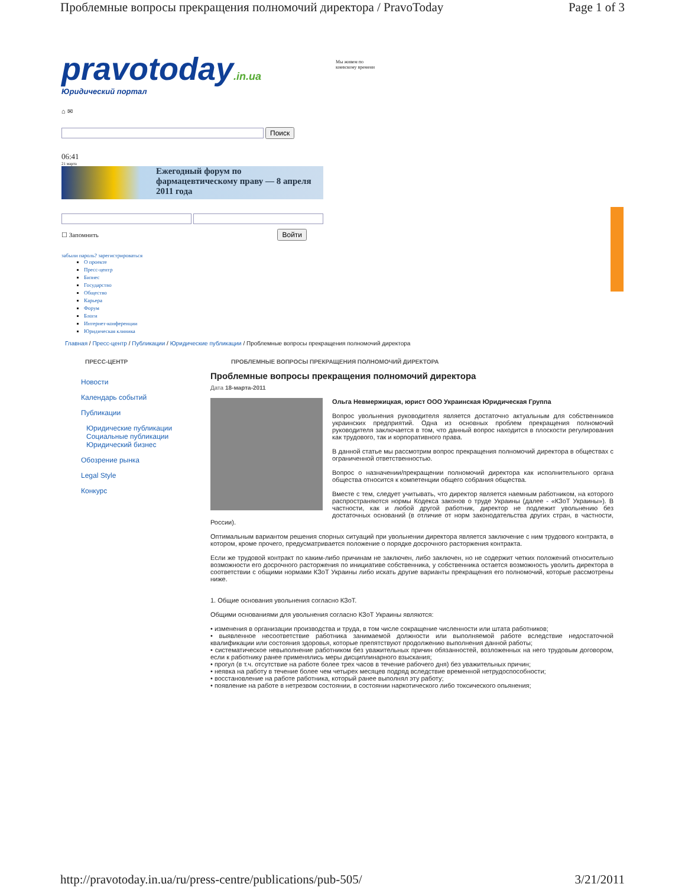Проблемные вопросы прекращения полномочий директора / PravoToday Page 1 of 3
pravotoday.in.ua
Юридический портал
Мы живем по
киевскому времени
⌂ ✉
Поиск
06:41
21 марта
Ежегодный форум по фармацевтическому праву — 8 апреля 2011 года
☐ Запомнить Войти
забыли пароль? зарегистрироваться
О проекте
Пресс-центр
Бизнес
Государство
Общество
Карьера
Форум
Блоги
Интернет-конференции
Юридическая клиника
Главная / Пресс-центр / Публикации / Юридические публикации / Проблемные вопросы прекращения полномочий директора
ПРЕСС-ЦЕНТР ПРОБЛЕМНЫЕ ВОПРОСЫ ПРЕКРАЩЕНИЯ ПОЛНОМОЧИЙ ДИРЕКТОРА
Новости
Календарь событий
Публикации
Юридические публикации
Социальные публикации
Юридический бизнес
Обозрение рынка
Legal Style
Конкурс
Проблемные вопросы прекращения полномочий директора
Дата 18-марта-2011
Ольга Невмержицкая, юрист ООО Украинская Юридическая Группа
Вопрос увольнения руководителя является достаточно актуальным для собственников украинских предприятий. Одна из основных проблем прекращения полномочий руководителя заключается в том, что данный вопрос находится в плоскости регулирования как трудового, так и корпоративного права.
В данной статье мы рассмотрим вопрос прекращения полномочий директора в обществах с ограниченной ответственностью.
Вопрос о назначении/прекращении полномочий директора как исполнительного органа общества относится к компетенции общего собрания общества.
Вместе с тем, следует учитывать, что директор является наемным работником, на которого распространяются нормы Кодекса законов о труде Украины (далее - «КЗоТ Украины»). В частности, как и любой другой работник, директор не подлежит увольнению без достаточных оснований (в отличие от норм законодательства других стран, в частности, России).
Оптимальным вариантом решения спорных ситуаций при увольнении директора является заключение с ним трудового контракта, в котором, кроме прочего, предусматривается положение о порядке досрочного расторжения контракта.
Если же трудовой контракт по каким-либо причинам не заключен, либо заключен, но не содержит четких положений относительно возможности его досрочного расторжения по инициативе собственника, у собственника остается возможность уволить директора в соответствии с общими нормами КЗоТ Украины либо искать другие варианты прекращения его полномочий, которые рассмотрены ниже.
1. Общие основания увольнения согласно КЗоТ.
Общими основаниями для увольнения согласно КЗоТ Украины являются:
• изменения в организации производства и труда, в том числе сокращение численности или штата работников;
• выявленное несоответствие работника занимаемой должности или выполняемой работе вследствие недостаточной квалификации или состояния здоровья, которые препятствуют продолжению выполнения данной работы;
• систематическое невыполнение работником без уважительных причин обязанностей, возложенных на него трудовым договором, если к работнику ранее применялись меры дисциплинарного взыскания;
• прогул (в т.ч. отсутствие на работе более трех часов в течение рабочего дня) без уважительных причин;
• неявка на работу в течение более чем четырех месяцев подряд вследствие временной нетрудоспособности;
• восстановление на работе работника, который ранее выполнял эту работу;
• появление на работе в нетрезвом состоянии, в состоянии наркотического либо токсического опьянения;
http://pravotoday.in.ua/ru/press-centre/publications/pub-505/ 3/21/2011